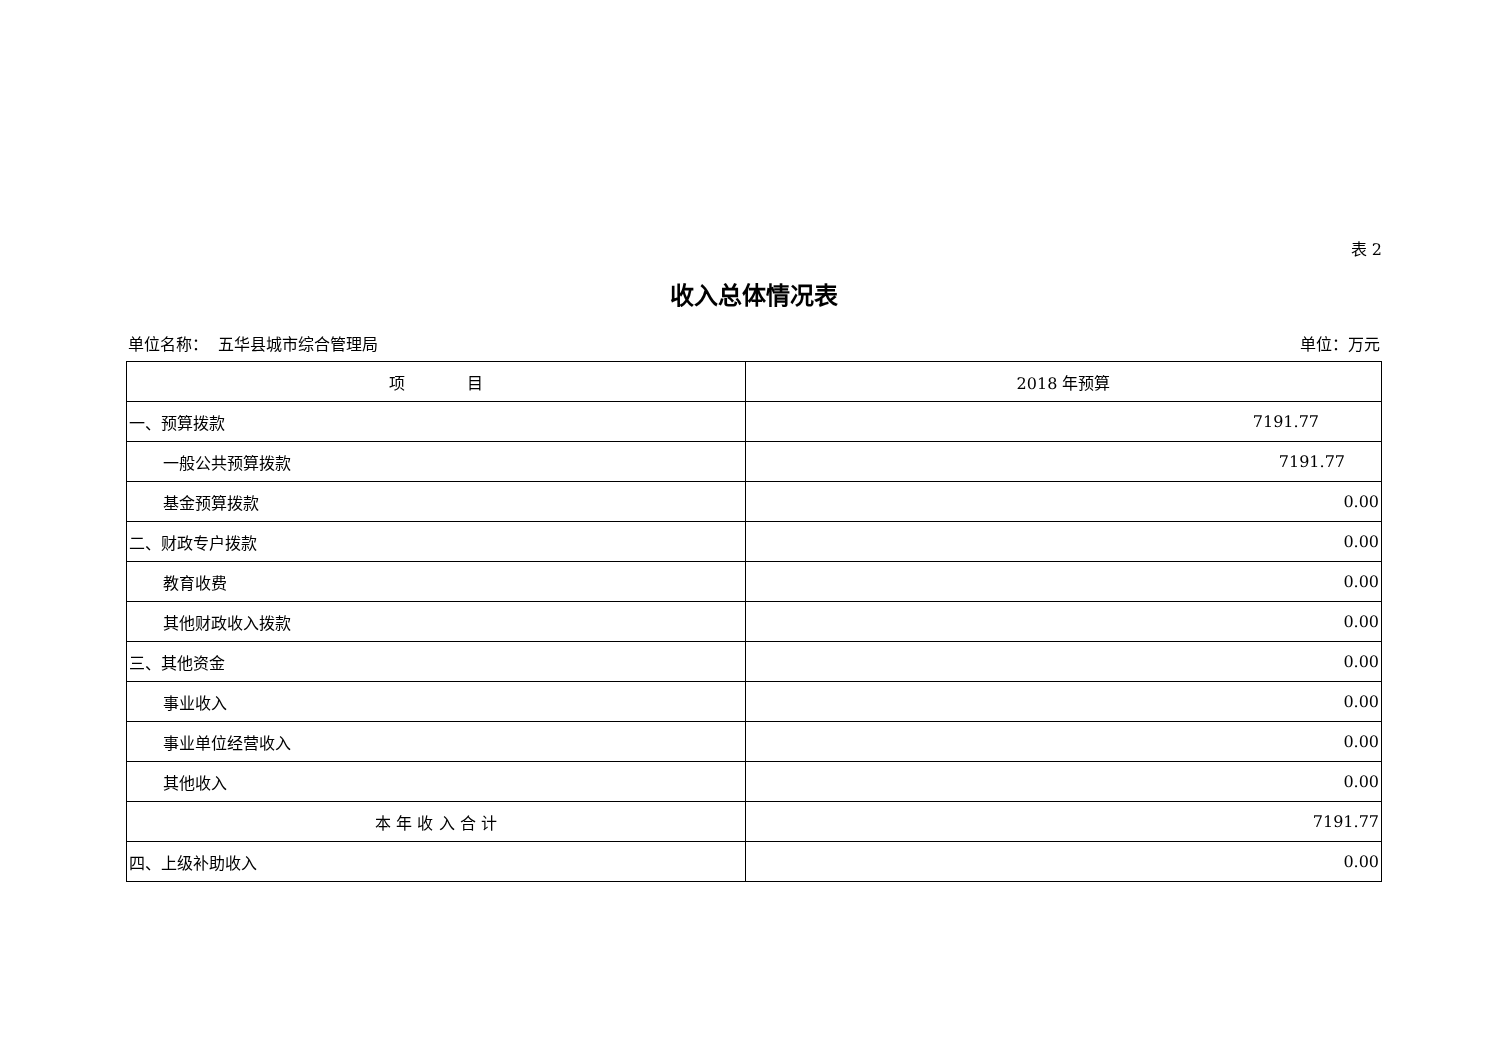表 2
收入总体情况表
单位名称： 五华县城市综合管理局 单位：万元
| 项 目 | 2018 年预算 |
| --- | --- |
| 一、预算拨款 | 7191.77 |
| 一般公共预算拨款 | 7191.77 |
| 基金预算拨款 | 0.00 |
| 二、财政专户拨款 | 0.00 |
| 教育收费 | 0.00 |
| 其他财政收入拨款 | 0.00 |
| 三、其他资金 | 0.00 |
| 事业收入 | 0.00 |
| 事业单位经营收入 | 0.00 |
| 其他收入 | 0.00 |
| 本 年 收 入 合 计 | 7191.77 |
| 四、上级补助收入 | 0.00 |